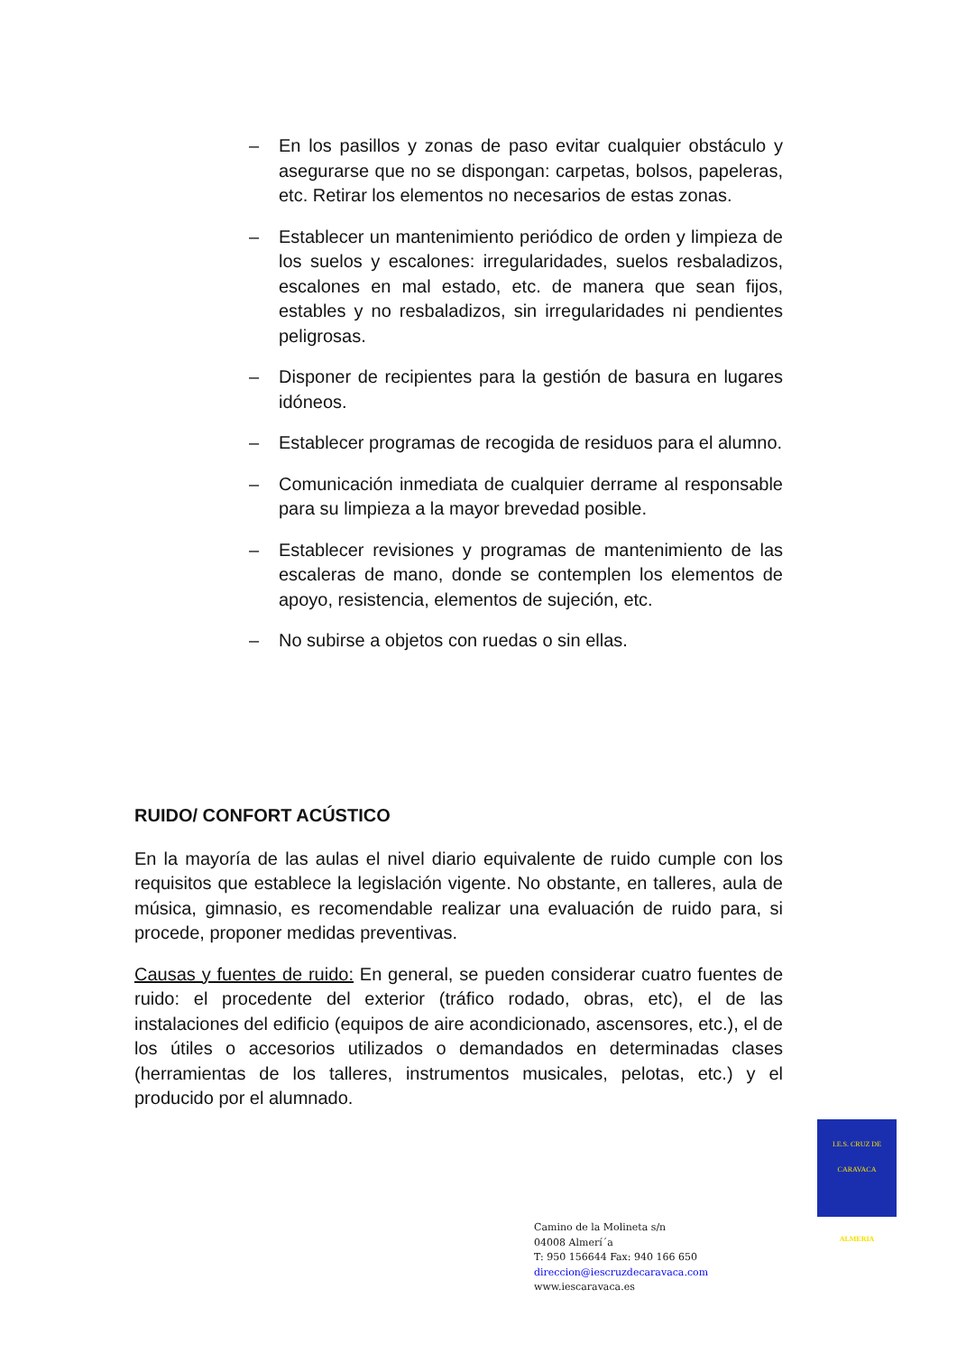– En los pasillos y zonas de paso evitar cualquier obstáculo y asegurarse que no se dispongan: carpetas, bolsos, papeleras, etc. Retirar los elementos no necesarios de estas zonas.
– Establecer un mantenimiento periódico de orden y limpieza de los suelos y escalones: irregularidades, suelos resbaladizos, escalones en mal estado, etc. de manera que sean fijos, estables y no resbaladizos, sin irregularidades ni pendientes peligrosas.
– Disponer de recipientes para la gestión de basura en lugares idóneos.
– Establecer programas de recogida de residuos para el alumno.
– Comunicación inmediata de cualquier derrame al responsable para su limpieza a la mayor brevedad posible.
– Establecer revisiones y programas de mantenimiento de las escaleras de mano, donde se contemplen los elementos de apoyo, resistencia, elementos de sujeción, etc.
– No subirse a objetos con ruedas o sin ellas.
RUIDO/ CONFORT ACÚSTICO
En la mayoría de las aulas el nivel diario equivalente de ruido cumple con los requisitos que establece la legislación vigente. No obstante, en talleres, aula de música, gimnasio, es recomendable realizar una evaluación de ruido para, si procede, proponer medidas preventivas.
Causas y fuentes de ruido: En general, se pueden considerar cuatro fuentes de ruido: el procedente del exterior (tráfico rodado, obras, etc), el de las instalaciones del edificio (equipos de aire acondicionado, ascensores, etc.), el de los útiles o accesorios utilizados o demandados en determinadas clases (herramientas de los talleres, instrumentos musicales, pelotas, etc.) y el producido por el alumnado.
I.E.S. CRUZ DE CARAVACA
ALMERIA
Camino de la Molineta s/n
04008 Almerí´a
T: 950 156644 Fax: 940 166 650
direccion@iescruzdecaravaca.com
www.iescaravaca.es